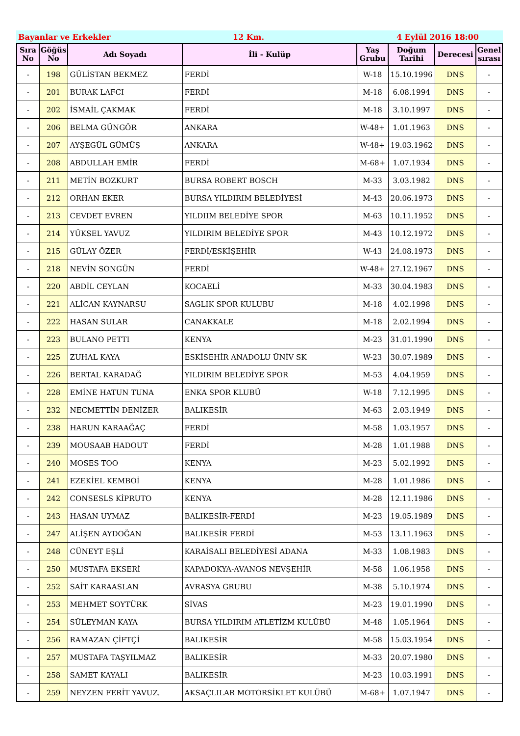Bayanlar ve Erkekler 12 Km. 4 Eylül 2016 18:00
| Sıra No | Göğüs No | Adı Soyadı | İli - Kulüp | Yaş Grubu | Doğum Tarihi | Derecesi | Genel sırası |
| --- | --- | --- | --- | --- | --- | --- | --- |
| - | 198 | GÜLİSTAN BEKMEZ | FERDİ | W-18 | 15.10.1996 | DNS | - |
| - | 201 | BURAK LAFCI | FERDİ | M-18 | 6.08.1994 | DNS | - |
| - | 202 | İSMAİL ÇAKMAK | FERDİ | M-18 | 3.10.1997 | DNS | - |
| - | 206 | BELMA GÜNGÖR | ANKARA | W-48+ | 1.01.1963 | DNS | - |
| - | 207 | AYŞEGÜL GÜMÜŞ | ANKARA | W-48+ | 19.03.1962 | DNS | - |
| - | 208 | ABDULLAH EMİR | FERDİ | M-68+ | 1.07.1934 | DNS | - |
| - | 211 | METİN BOZKURT | BURSA ROBERT BOSCH | M-33 | 3.03.1982 | DNS | - |
| - | 212 | ORHAN EKER | BURSA YILDIRIM BELEDİYESİ | M-43 | 20.06.1973 | DNS | - |
| - | 213 | CEVDET EVREN | YILDIIM BELEDİYE SPOR | M-63 | 10.11.1952 | DNS | - |
| - | 214 | YÜKSEL YAVUZ | YILDIRIM BELEDİYE SPOR | M-43 | 10.12.1972 | DNS | - |
| - | 215 | GÜLAY ÖZER | FERDİ/ESKİŞEHİR | W-43 | 24.08.1973 | DNS | - |
| - | 218 | NEVİN SONGÜN | FERDİ | W-48+ | 27.12.1967 | DNS | - |
| - | 220 | ABDİL CEYLAN | KOCAELİ | M-33 | 30.04.1983 | DNS | - |
| - | 221 | ALİCAN KAYNARSU | SAGLIK SPOR KULUBU | M-18 | 4.02.1998 | DNS | - |
| - | 222 | HASAN SULAR | CANAKKALE | M-18 | 2.02.1994 | DNS | - |
| - | 223 | BULANO PETTI | KENYA | M-23 | 31.01.1990 | DNS | - |
| - | 225 | ZUHAL KAYA | ESKİSEHİR ANADOLU ÜNİV SK | W-23 | 30.07.1989 | DNS | - |
| - | 226 | BERTAL KARADAĞ | YILDIRIM BELEDİYE SPOR | M-53 | 4.04.1959 | DNS | - |
| - | 228 | EMİNE HATUN TUNA | ENKA SPOR KLUBÜ | W-18 | 7.12.1995 | DNS | - |
| - | 232 | NECMETTİN DENİZER | BALIKESİR | M-63 | 2.03.1949 | DNS | - |
| - | 238 | HARUN KARAAĞAÇ | FERDİ | M-58 | 1.03.1957 | DNS | - |
| - | 239 | MOUSAAB HADOUT | FERDİ | M-28 | 1.01.1988 | DNS | - |
| - | 240 | MOSES TOO | KENYA | M-23 | 5.02.1992 | DNS | - |
| - | 241 | EZEKİEL KEMBOİ | KENYA | M-28 | 1.01.1986 | DNS | - |
| - | 242 | CONSESLS KİPRUTO | KENYA | M-28 | 12.11.1986 | DNS | - |
| - | 243 | HASAN UYMAZ | BALIKESİR-FERDİ | M-23 | 19.05.1989 | DNS | - |
| - | 247 | ALİŞEN AYDOĞAN | BALIKESİR FERDİ | M-53 | 13.11.1963 | DNS | - |
| - | 248 | CÜNEYT EŞLİ | KARAİSALI BELEDİYESİ ADANA | M-33 | 1.08.1983 | DNS | - |
| - | 250 | MUSTAFA EKSERİ | KAPADOKYA-AVANOS NEVŞEHİR | M-58 | 1.06.1958 | DNS | - |
| - | 252 | SAİT KARAASLAN | AVRASYA GRUBU | M-38 | 5.10.1974 | DNS | - |
| - | 253 | MEHMET SOYTÜRK | SİVAS | M-23 | 19.01.1990 | DNS | - |
| - | 254 | SÜLEYMAN KAYA | BURSA YILDIRIM ATLETİZM KULÜBÜ | M-48 | 1.05.1964 | DNS | - |
| - | 256 | RAMAZAN ÇİFTÇİ | BALIKESİR | M-58 | 15.03.1954 | DNS | - |
| - | 257 | MUSTAFA TAŞYILMAZ | BALIKESİR | M-33 | 20.07.1980 | DNS | - |
| - | 258 | SAMET KAYALI | BALIKESİR | M-23 | 10.03.1991 | DNS | - |
| - | 259 | NEYZEN FERİT YAVUZ. | AKSAÇLILAR MOTORSİKLET KULÜBÜ | M-68+ | 1.07.1947 | DNS | - |